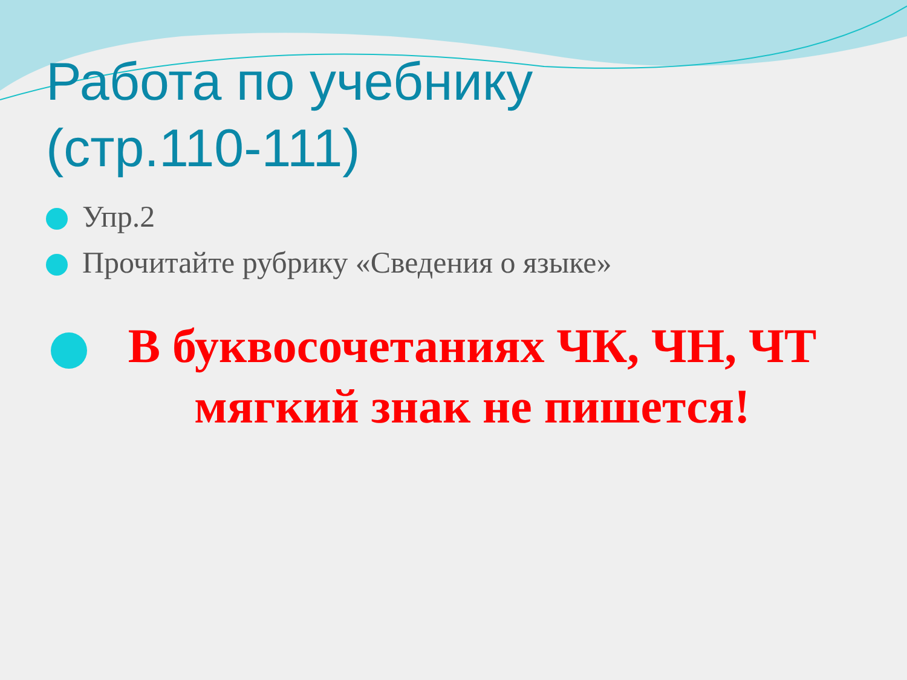Работа по учебнику
(стр.110-111)
Упр.2
Прочитайте рубрику «Сведения о языке»
В буквосочетаниях ЧК, ЧН, ЧТ мягкий знак не пишется!